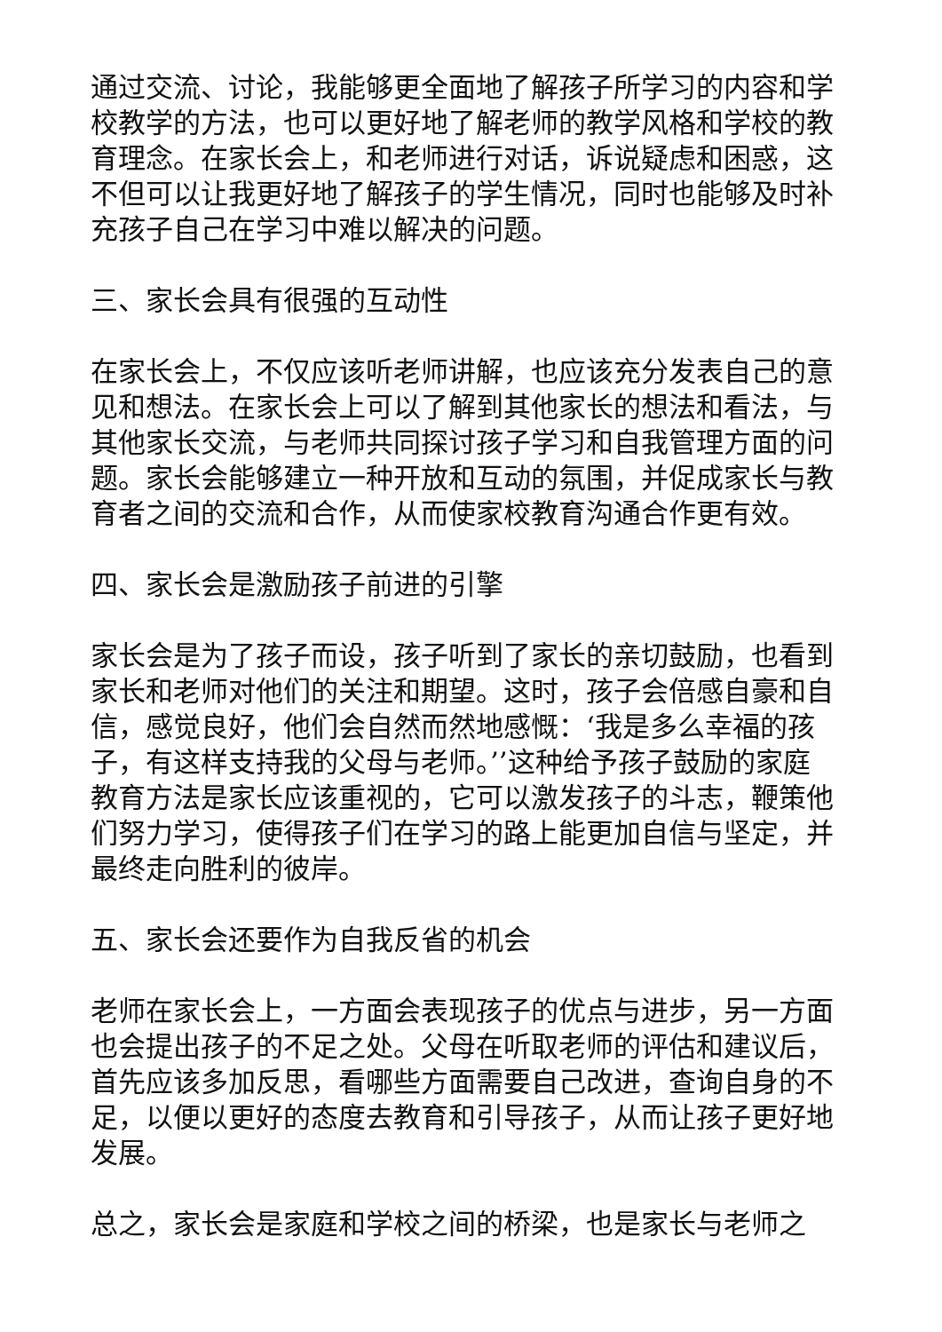通过交流、讨论，我能够更全面地了解孩子所学习的内容和学校教学的方法，也可以更好地了解老师的教学风格和学校的教育理念。在家长会上，和老师进行对话，诉说疑虑和困惑，这不但可以让我更好地了解孩子的学生情况，同时也能够及时补充孩子自己在学习中难以解决的问题。
三、家长会具有很强的互动性
在家长会上，不仅应该听老师讲解，也应该充分发表自己的意见和想法。在家长会上可以了解到其他家长的想法和看法，与其他家长交流，与老师共同探讨孩子学习和自我管理方面的问题。家长会能够建立一种开放和互动的氛围，并促成家长与教育者之间的交流和合作，从而使家校教育沟通合作更有效。
四、家长会是激励孩子前进的引擎
家长会是为了孩子而设，孩子听到了家长的亲切鼓励，也看到家长和老师对他们的关注和期望。这时，孩子会倍感自豪和自信，感觉良好，他们会自然而然地感慨：‘我是多么幸福的孩子，有这样支持我的父母与老师。’’这种给予孩子鼓励的家庭教育方法是家长应该重视的，它可以激发孩子的斗志，鞭策他们努力学习，使得孩子们在学习的路上能更加自信与坚定，并最终走向胜利的彼岸。
五、家长会还要作为自我反省的机会
老师在家长会上，一方面会表现孩子的优点与进步，另一方面也会提出孩子的不足之处。父母在听取老师的评估和建议后，首先应该多加反思，看哪些方面需要自己改进，查询自身的不足，以便以更好的态度去教育和引导孩子，从而让孩子更好地发展。
总之，家长会是家庭和学校之间的桥梁，也是家长与老师之